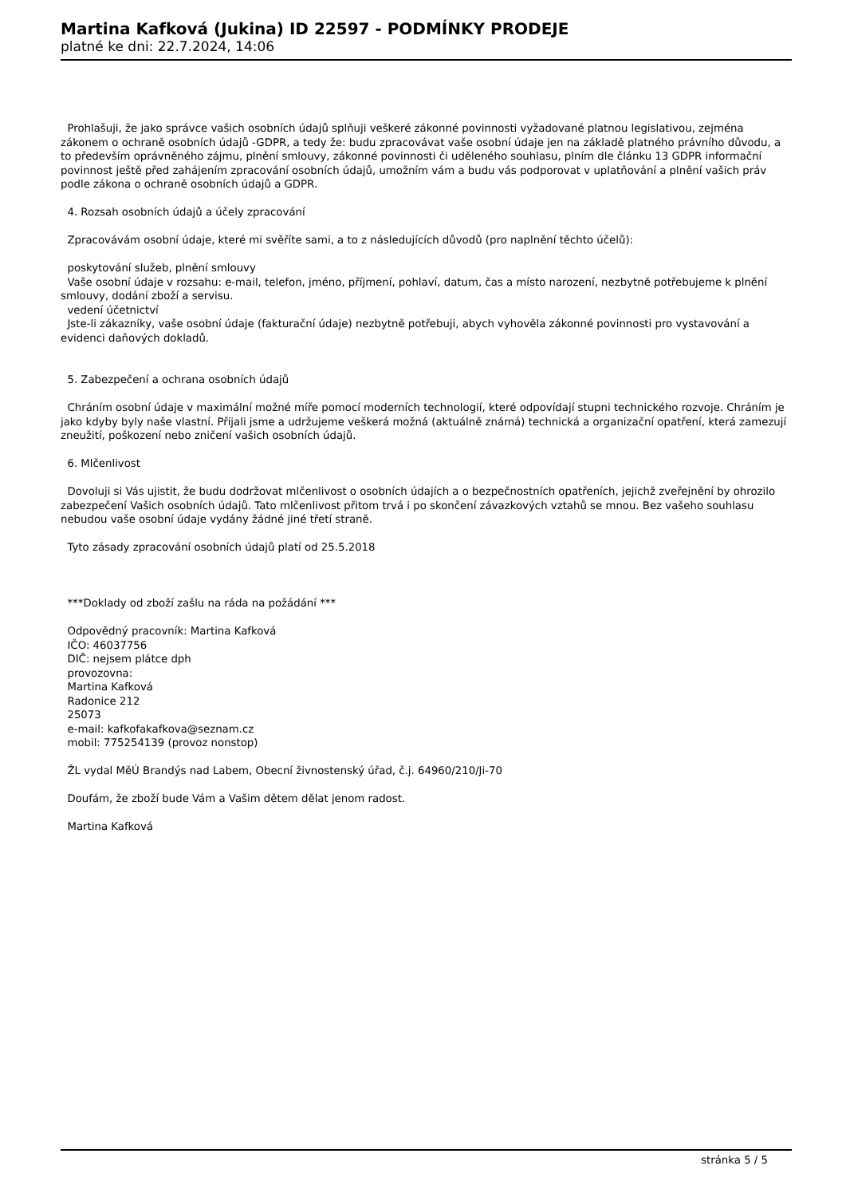Martina Kafková (Jukina) ID 22597 - PODMÍNKY PRODEJE
platné ke dni: 22.7.2024, 14:06
Prohlašuji, že jako správce vašich osobních údajů splňuji veškeré zákonné povinnosti vyžadované platnou legislativou, zejména zákonem o ochraně osobních údajů -GDPR, a tedy že: budu zpracovávat vaše osobní údaje jen na základě platného právního důvodu, a to především oprávněného zájmu, plnění smlouvy, zákonné povinnosti či uděleného souhlasu, plním dle článku 13 GDPR informační povinnost ještě před zahájením zpracování osobních údajů, umožním vám a budu vás podporovat v uplatňování a plnění vašich práv podle zákona o ochraně osobních údajů a GDPR.
4. Rozsah osobních údajů a účely zpracování
Zpracovávám osobní údaje, které mi svěříte sami, a to z následujících důvodů (pro naplnění těchto účelů):
poskytování služeb, plnění smlouvy
Vaše osobní údaje v rozsahu: e-mail, telefon, jméno, příjmení, pohlaví, datum, čas a místo narození, nezbytně potřebujeme k plnění smlouvy, dodání zboží a servisu.
vedení účetnictví
Jste-li zákazníky, vaše osobní údaje (fakturační údaje) nezbytně potřebuji, abych vyhověla zákonné povinnosti pro vystavování a evidenci daňových dokladů.
5. Zabezpečení a ochrana osobních údajů
Chráním osobní údaje v maximální možné míře pomocí moderních technologií, které odpovídají stupni technického rozvoje. Chráním je jako kdyby byly naše vlastní. Přijali jsme a udržujeme veškerá možná (aktuálně známá) technická a organizační opatření, která zamezují zneužití, poškození nebo zničení vašich osobních údajů.
6. Mlčenlivost
Dovoluji si Vás ujistit, že budu dodržovat mlčenlivost o osobních údajích a o bezpečnostních opatřeních, jejichž zveřejnění by ohrozilo zabezpečení Vašich osobních údajů. Tato mlčenlivost přitom trvá i po skončení závazkových vztahů se mnou. Bez vašeho souhlasu nebudou vaše osobní údaje vydány žádné jiné třetí straně.
Tyto zásady zpracování osobních údajů platí od 25.5.2018
***Doklady od zboží zašlu na ráda na požádání ***
Odpovědný pracovník: Martina Kafková
IČO: 46037756
DIČ: nejsem plátce dph
provozovna:
Martina Kafková
Radonice 212
25073
e-mail: kafkofakafkova@seznam.cz
mobil: 775254139 (provoz nonstop)
ŽL vydal MěÚ Brandýs nad Labem, Obecní živnostenský úřad, č.j. 64960/210/Ji-70
Doufám, že zboží bude Vám a Vašim dětem dělat jenom radost.
Martina Kafková
stránka 5 / 5